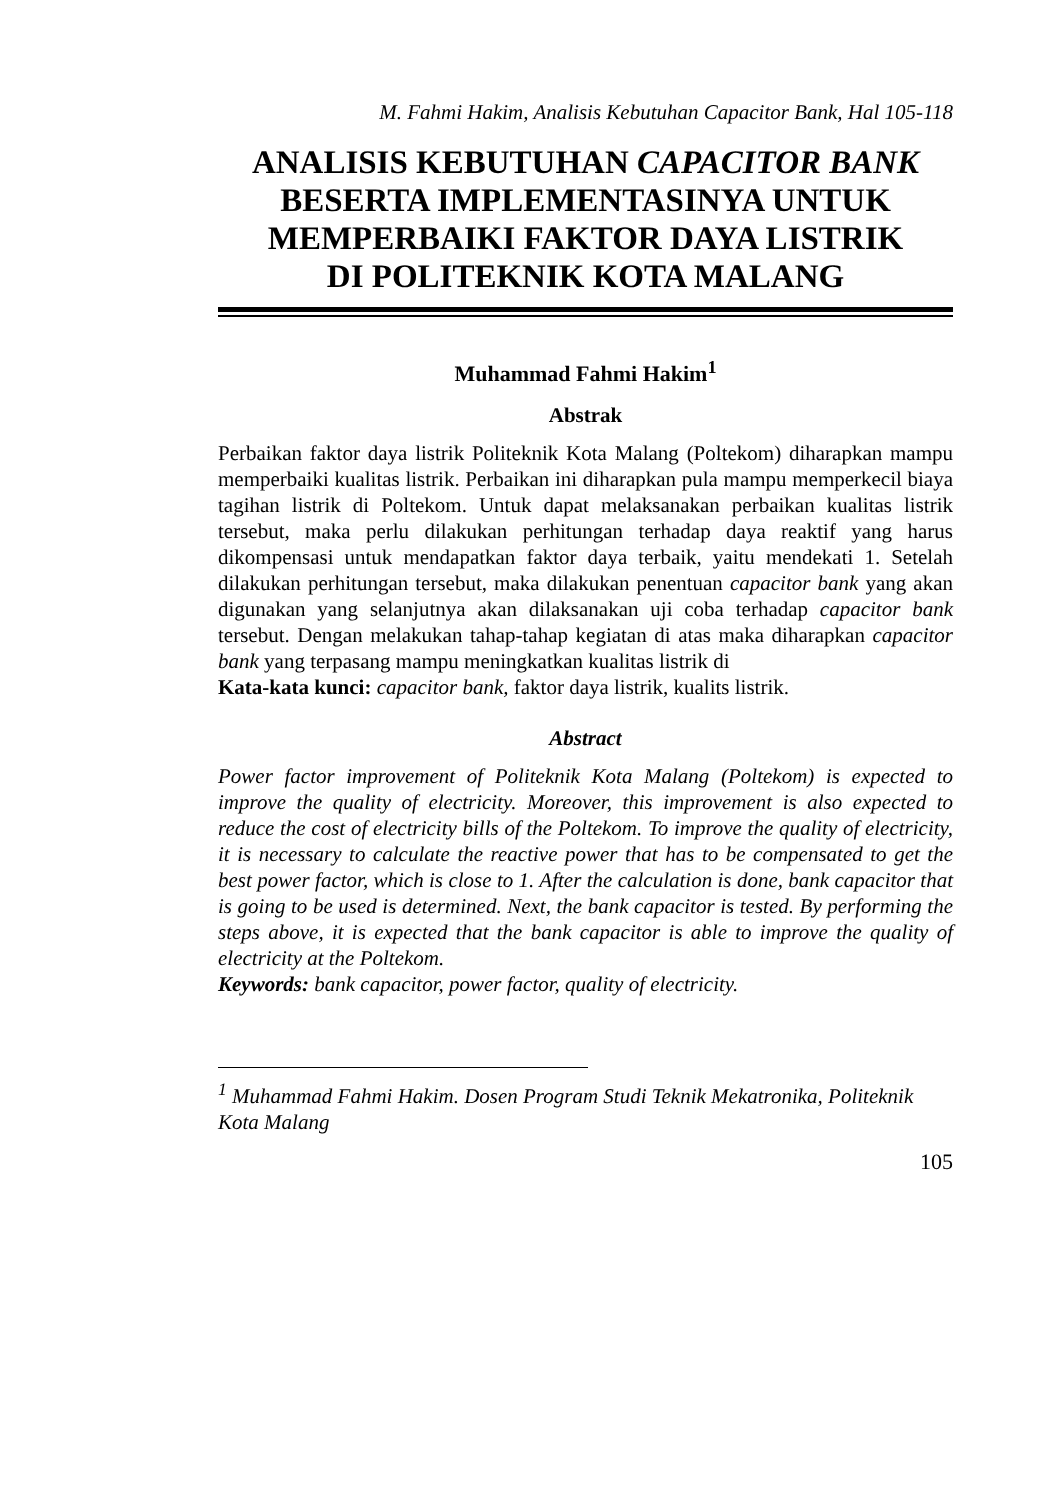M. Fahmi Hakim, Analisis Kebutuhan Capacitor Bank, Hal 105-118
ANALISIS KEBUTUHAN CAPACITOR BANK
BESERTA IMPLEMENTASINYA UNTUK
MEMPERBAIKI FAKTOR DAYA LISTRIK
DI POLITEKNIK KOTA MALANG
Muhammad Fahmi Hakim<sup>1</sup>
Abstrak
Perbaikan faktor daya listrik Politeknik Kota Malang (Poltekom) diharapkan mampu memperbaiki kualitas listrik. Perbaikan ini diharapkan pula mampu memperkecil biaya tagihan listrik di Poltekom. Untuk dapat melaksanakan perbaikan kualitas listrik tersebut, maka perlu dilakukan perhitungan terhadap daya reaktif yang harus dikompensasi untuk mendapatkan faktor daya terbaik, yaitu mendekati 1. Setelah dilakukan perhitungan tersebut, maka dilakukan penentuan capacitor bank yang akan digunakan yang selanjutnya akan dilaksanakan uji coba terhadap capacitor bank tersebut. Dengan melakukan tahap-tahap kegiatan di atas maka diharapkan capacitor bank yang terpasang mampu meningkatkan kualitas listrik di
Kata-kata kunci: capacitor bank, faktor daya listrik, kualits listrik.
Abstract
Power factor improvement of Politeknik Kota Malang (Poltekom) is expected to improve the quality of electricity. Moreover, this improvement is also expected to reduce the cost of electricity bills of the Poltekom. To improve the quality of electricity, it is necessary to calculate the reactive power that has to be compensated to get the best power factor, which is close to 1. After the calculation is done, bank capacitor that is going to be used is determined. Next, the bank capacitor is tested. By performing the steps above, it is expected that the bank capacitor is able to improve the quality of electricity at the Poltekom.
Keywords: bank capacitor, power factor, quality of electricity.
<sup>1</sup> Muhammad Fahmi Hakim. Dosen Program Studi Teknik Mekatronika, Politeknik Kota Malang
105